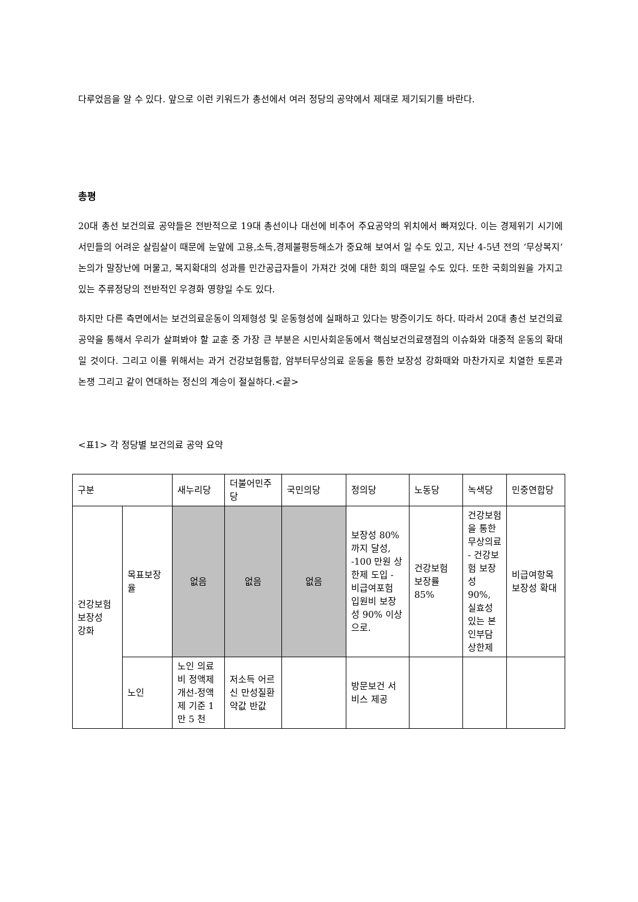다루었음을 알 수 있다. 앞으로 이런 키워드가 총선에서 여러 정당의 공약에서 제대로 제기되기를 바란다.
총평
20대 총선 보건의료 공약들은 전반적으로 19대 총선이나 대선에 비추어 주요공약의 위치에서 빠져있다. 이는 경제위기 시기에 서민들의 어려운 살림살이 때문에 눈앞에 고용,소득,경제불평등해소가 중요해 보여서 일 수도 있고, 지난 4-5년 전의 ‘무상복지’논의가 말장난에 머물고, 복지확대의 성과를 민간공급자들이 가져간 것에 대한 회의 때문일 수도 있다. 또한 국회의원을 가지고 있는 주류정당의 전반적인 우경화 영향일 수도 있다.
하지만 다른 측면에서는 보건의료운동이 의제형성 및 운동형성에 실패하고 있다는 방증이기도 하다. 따라서 20대 총선 보건의료공약을 통해서 우리가 살펴봐야 할 교훈 중 가장 큰 부분은 시민사회운동에서 핵심보건의료쟁점의 이슈화와 대중적 운동의 확대일 것이다. 그리고 이를 위해서는 과거 건강보험통합, 암부터무상의료 운동을 통한 보장성 강화때와 마찬가지로 치열한 토론과 논쟁 그리고 같이 연대하는 정신의 계승이 절실하다.<끝>
<표1> 각 정당별 보건의료 공약 요약
| 구분 | | 새누리당 | 더불어민주당 | 국민의당 | 정의당 | 노동당 | 녹색당 | 민중연합당 |
| 건강보험 보장성 강화 | 목표보장율 | 없음 | 없음 | 없음 | 보장성 80%까지 달성, -100 만원 상한제 도입 - 비급여포험 입원비 보장성 90% 이상으로. | 건강보험 보장률 85% | 건강보험을 통한 무상의료 - 건강보험 보장성 90%, 실효성 있는 본인부담 상한제 | 비급여항목보장성 확대 |
| | 노인 | 노인 의료비 정액제 개선-정액제 기준 1 만 5 천 | 저소득 어르신 만성질환 약값 반값 | | 방문보건 서비스 제공 | | | |